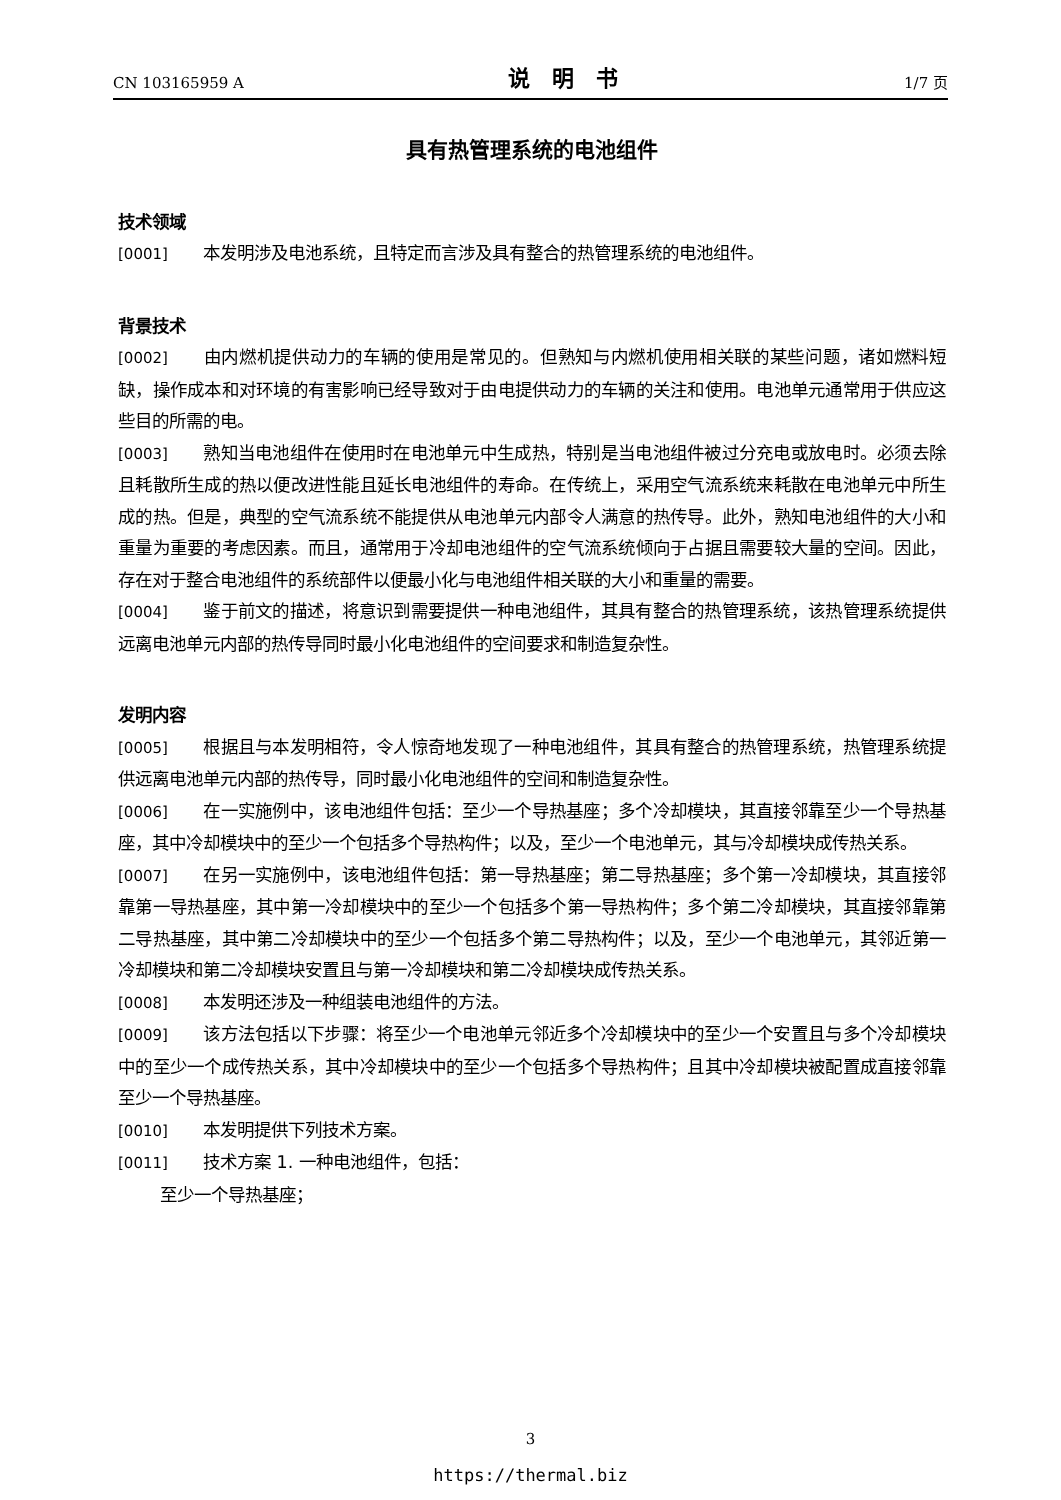CN 103165959 A 说明书 1/7 页
具有热管理系统的电池组件
技术领域
[0001] 本发明涉及电池系统，且特定而言涉及具有整合的热管理系统的电池组件。
背景技术
[0002] 由内燃机提供动力的车辆的使用是常见的。但熟知与内燃机使用相关联的某些问题，诸如燃料短缺，操作成本和对环境的有害影响已经导致对于由电提供动力的车辆的关注和使用。电池单元通常用于供应这些目的所需的电。
[0003] 熟知当电池组件在使用时在电池单元中生成热，特别是当电池组件被过分充电或放电时。必须去除且耗散所生成的热以便改进性能且延长电池组件的寿命。在传统上，采用空气流系统来耗散在电池单元中所生成的热。但是，典型的空气流系统不能提供从电池单元内部令人满意的热传导。此外，熟知电池组件的大小和重量为重要的考虑因素。而且，通常用于冷却电池组件的空气流系统倾向于占据且需要较大量的空间。因此，存在对于整合电池组件的系统部件以便最小化与电池组件相关联的大小和重量的需要。
[0004] 鉴于前文的描述，将意识到需要提供一种电池组件，其具有整合的热管理系统，该热管理系统提供远离电池单元内部的热传导同时最小化电池组件的空间要求和制造复杂性。
发明内容
[0005] 根据且与本发明相符，令人惊奇地发现了一种电池组件，其具有整合的热管理系统，热管理系统提供远离电池单元内部的热传导，同时最小化电池组件的空间和制造复杂性。
[0006] 在一实施例中，该电池组件包括：至少一个导热基座；多个冷却模块，其直接邻靠至少一个导热基座，其中冷却模块中的至少一个包括多个导热构件；以及，至少一个电池单元，其与冷却模块成传热关系。
[0007] 在另一实施例中，该电池组件包括：第一导热基座；第二导热基座；多个第一冷却模块，其直接邻靠第一导热基座，其中第一冷却模块中的至少一个包括多个第一导热构件；多个第二冷却模块，其直接邻靠第二导热基座，其中第二冷却模块中的至少一个包括多个第二导热构件；以及，至少一个电池单元，其邻近第一冷却模块和第二冷却模块安置且与第一冷却模块和第二冷却模块成传热关系。
[0008] 本发明还涉及一种组装电池组件的方法。
[0009] 该方法包括以下步骤：将至少一个电池单元邻近多个冷却模块中的至少一个安置且与多个冷却模块中的至少一个成传热关系，其中冷却模块中的至少一个包括多个导热构件；且其中冷却模块被配置成直接邻靠至少一个导热基座。
[0010] 本发明提供下列技术方案。
[0011] 技术方案 1. 一种电池组件，包括：
至少一个导热基座；
3
https://thermal.biz